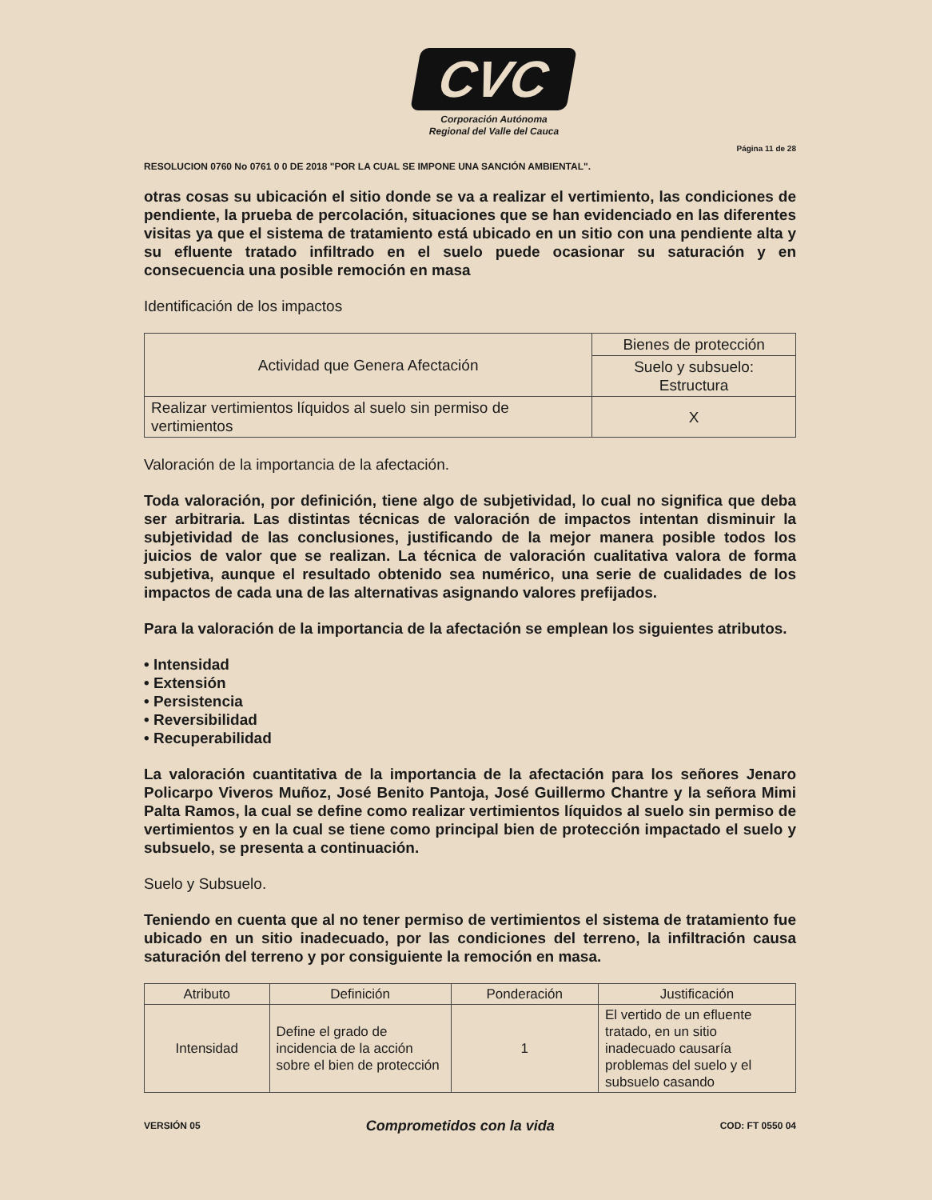CVC
Corporación Autónoma
Regional del Valle del Cauca
Página 11 de 28
RESOLUCION 0760 No 0761 0 0 DE 2018 "POR LA CUAL SE IMPONE UNA SANCIÓN AMBIENTAL".
otras cosas su ubicación el sitio donde se va a realizar el vertimiento, las condiciones de pendiente, la prueba de percolación, situaciones que se han evidenciado en las diferentes visitas ya que el sistema de tratamiento está ubicado en un sitio con una pendiente alta y su efluente tratado infiltrado en el suelo puede ocasionar su saturación y en consecuencia una posible remoción en masa
Identificación de los impactos
| Actividad que Genera Afectación | Bienes de protección |
| --- | --- |
| | Suelo y subsuelo: Estructura |
| Realizar vertimientos líquidos al suelo sin permiso de vertimientos | X |
Valoración de la importancia de la afectación.
Toda valoración, por definición, tiene algo de subjetividad, lo cual no significa que deba ser arbitraria. Las distintas técnicas de valoración de impactos intentan disminuir la subjetividad de las conclusiones, justificando de la mejor manera posible todos los juicios de valor que se realizan. La técnica de valoración cualitativa valora de forma subjetiva, aunque el resultado obtenido sea numérico, una serie de cualidades de los impactos de cada una de las alternativas asignando valores prefijados.
Para la valoración de la importancia de la afectación se emplean los siguientes atributos.
• Intensidad
• Extensión
• Persistencia
• Reversibilidad
• Recuperabilidad
La valoración cuantitativa de la importancia de la afectación para los señores Jenaro Policarpo Viveros Muñoz, José Benito Pantoja, José Guillermo Chantre y la señora Mimi Palta Ramos, la cual se define como realizar vertimientos líquidos al suelo sin permiso de vertimientos y en la cual se tiene como principal bien de protección impactado el suelo y subsuelo, se presenta a continuación.
Suelo y Subsuelo.
Teniendo en cuenta que al no tener permiso de vertimientos el sistema de tratamiento fue ubicado en un sitio inadecuado, por las condiciones del terreno, la infiltración causa saturación del terreno y por consiguiente la remoción en masa.
| Atributo | Definición | Ponderación | Justificación |
| --- | --- | --- | --- |
| Intensidad | Define el grado de incidencia de la acción sobre el bien de protección | 1 | El vertido de un efluente tratado, en un sitio inadecuado causaría problemas del suelo y el subsuelo casando |
VERSIÓN 05 Comprometidos con la vida COD: FT 0550 04